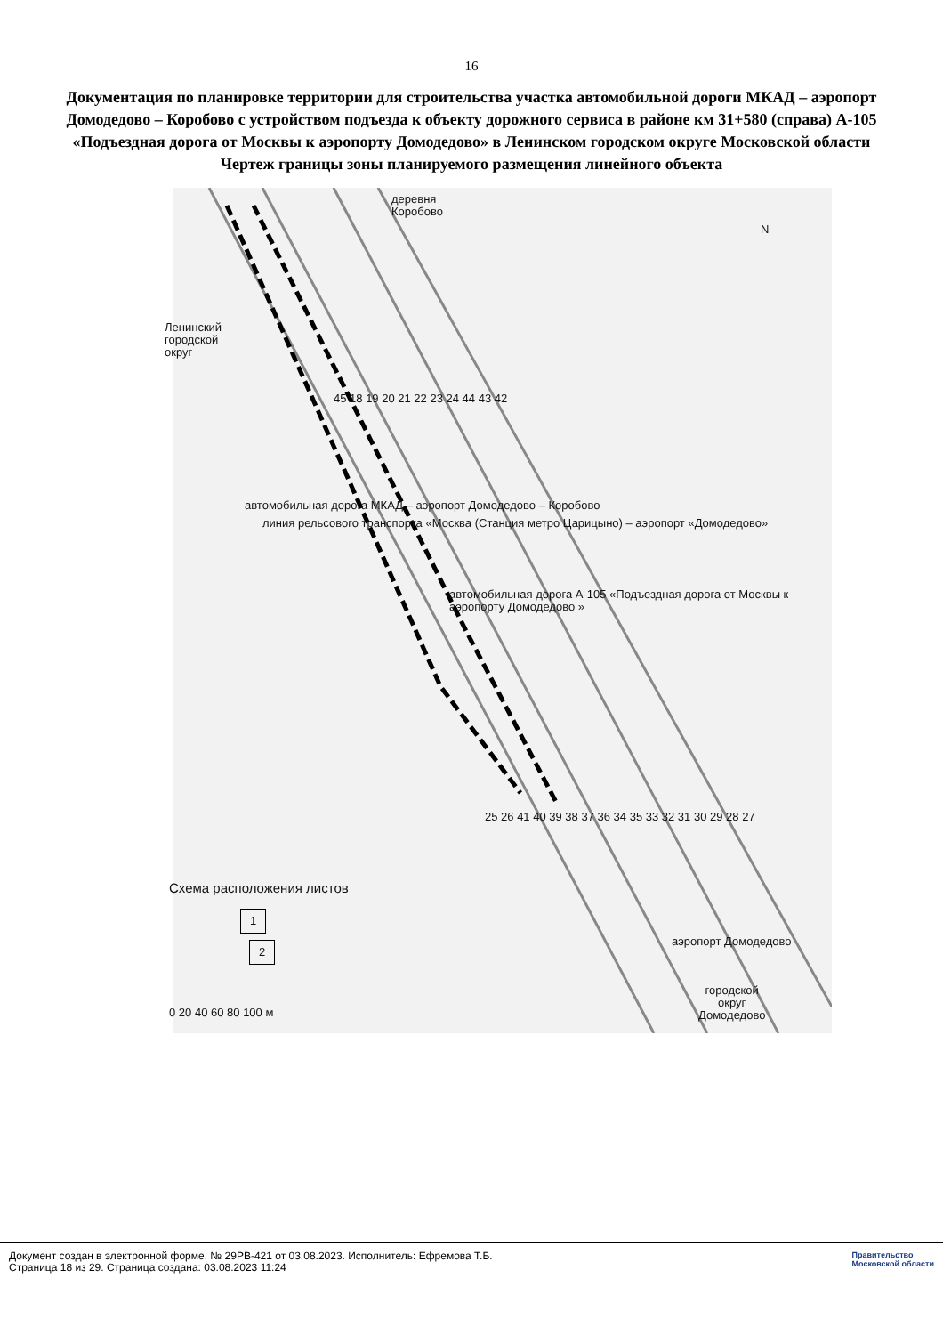16
Документация по планировке территории для строительства участка автомобильной дороги МКАД – аэропорт Домодедово – Коробово с устройством подъезда к объекту дорожного сервиса в районе км 31+580 (справа) А-105 «Подъездная дорога от Москвы к аэропорту Домодедово» в Ленинском городском округе Московской области
Чертеж границы зоны планируемого размещения линейного объекта
деревня
Коробово
Ленинский
городской
округ
N
45 18 19 20 21 22 23 24 44 43 42
автомобильная дорога МКАД – аэропорт Домодедово – Коробово
линия рельсового транспорта «Москва (Станция метро Царицыно) – аэропорт «Домодедово»
автомобильная дорога А-105 «Подъездная дорога от Москвы к аэропорту Домодедово »
25 26 41 40 39 38 37 36 34 35 33 32 31 30 29 28 27
Схема расположения листов
1
2 аэропорт Домодедово
городской
округ
Домодедово
0 20 40 60 80 100 м
Документ создан в электронной форме. № 29РВ-421 от 03.08.2023. Исполнитель: Ефремова Т.Б.
Страница 18 из 29. Страница создана: 03.08.2023 11:24
Правительство
Московской области